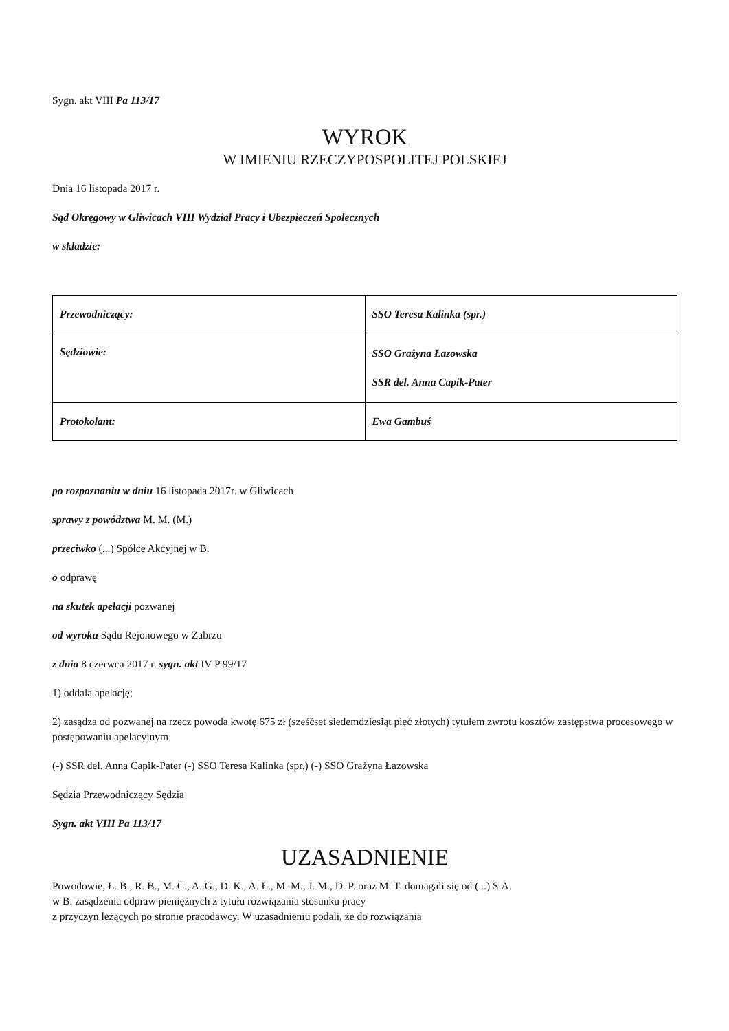Sygn. akt VIII Pa 113/17
WYROK
W IMIENIU RZECZYPOSPOLITEJ POLSKIEJ
Dnia 16 listopada 2017 r.
Sąd Okręgowy w Gliwicach VIII Wydział Pracy i Ubezpieczeń Społecznych
w składzie:
| Przewodniczący: | SSO Teresa Kalinka (spr.) |
| Sędziowie: | SSO Grażyna Łazowska SSR del. Anna Capik-Pater |
| Protokolant: | Ewa Gambuś |
po rozpoznaniu w dniu 16 listopada 2017r. w Gliwicach
sprawy z powództwa M. M. (M.)
przeciwko (...) Spółce Akcyjnej w B.
o odprawę
na skutek apelacji pozwanej
od wyroku Sądu Rejonowego w Zabrzu
z dnia 8 czerwca 2017 r. sygn. akt IV P 99/17
1) oddala apelację;
2) zasądza od pozwanej na rzecz powoda kwotę 675 zł (sześćset siedemdziesiąt pięć złotych) tytułem zwrotu kosztów zastępstwa procesowego w postępowaniu apelacyjnym.
(-) SSR del. Anna Capik-Pater (-) SSO Teresa Kalinka (spr.) (-) SSO Grażyna Łazowska
Sędzia Przewodniczący Sędzia
Sygn. akt VIII Pa 113/17
UZASADNIENIE
Powodowie, Ł. B., R. B., M. C., A. G., D. K., A. Ł., M. M., J. M., D. P. oraz M. T. domagali się od (...) S.A.
w B. zasądzenia odpraw pieniężnych z tytułu rozwiązania stosunku pracy
z przyczyn leżących po stronie pracodawcy. W uzasadnieniu podali, że do rozwiązania